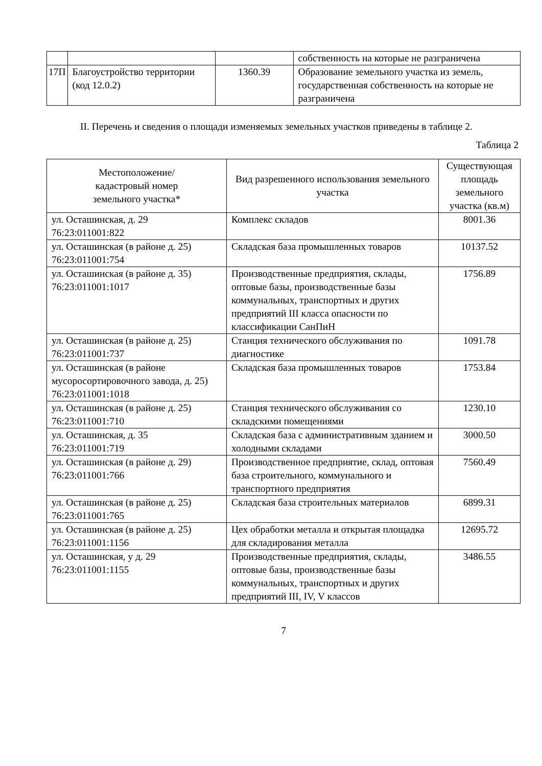| | | | собственность на которые не разграничена |
| 17П | Благоустройство территории (код 12.0.2) | 1360.39 | Образование земельного участка из земель, государственная собственность на которые не разграничена |
II. Перечень и сведения о площади изменяемых земельных участков приведены в таблице 2.
Таблица 2
| Местоположение/ кадастровый номер земельного участка* | Вид разрешенного использования земельного участка | Существующая площадь земельного участка (кв.м) |
| --- | --- | --- |
| ул. Осташинская, д. 29 76:23:011001:822 | Комплекс складов | 8001.36 |
| ул. Осташинская (в районе д. 25) 76:23:011001:754 | Складская база промышленных товаров | 10137.52 |
| ул. Осташинская (в районе д. 35) 76:23:011001:1017 | Производственные предприятия, склады, оптовые базы, производственные базы коммунальных, транспортных и других предприятий III класса опасности по классификации СанПиН | 1756.89 |
| ул. Осташинская (в районе д. 25) 76:23:011001:737 | Станция технического обслуживания по диагностике | 1091.78 |
| ул. Осташинская (в районе мусоросортировочного завода, д. 25) 76:23:011001:1018 | Складская база промышленных товаров | 1753.84 |
| ул. Осташинская (в районе д. 25) 76:23:011001:710 | Станция технического обслуживания со складскими помещениями | 1230.10 |
| ул. Осташинская, д. 35 76:23:011001:719 | Складская база с административным зданием и холодными складами | 3000.50 |
| ул. Осташинская (в районе д. 29) 76:23:011001:766 | Производственное предприятие, склад, оптовая база строительного, коммунального и транспортного предприятия | 7560.49 |
| ул. Осташинская (в районе д. 25) 76:23:011001:765 | Складская база строительных материалов | 6899.31 |
| ул. Осташинская (в районе д. 25) 76:23:011001:1156 | Цех обработки металла и открытая площадка для складирования металла | 12695.72 |
| ул. Осташинская, у д. 29 76:23:011001:1155 | Производственные предприятия, склады, оптовые базы, производственные базы коммунальных, транспортных и других предприятий III, IV, V классов | 3486.55 |
7